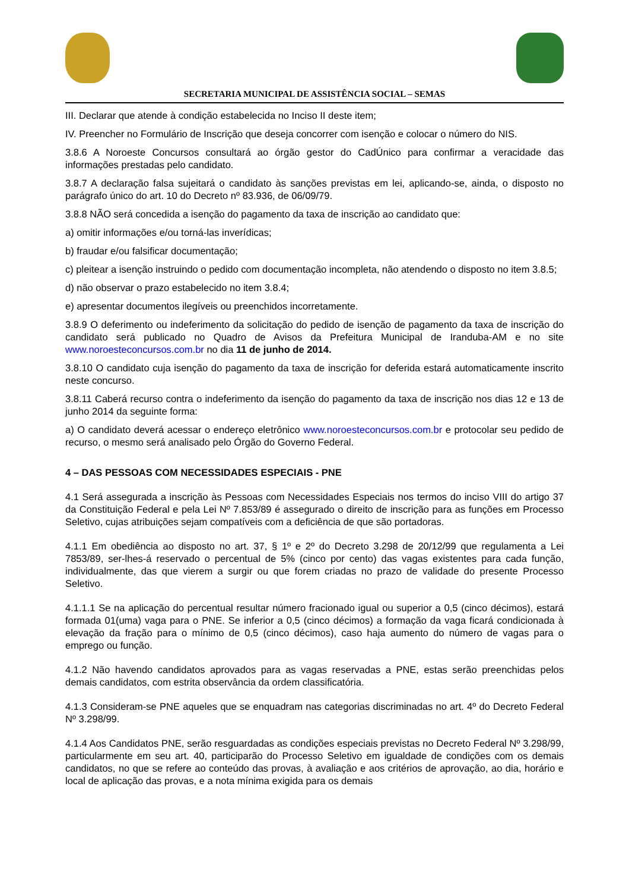SECRETARIA MUNICIPAL DE ASSISTÊNCIA SOCIAL – SEMAS
III. Declarar que atende à condição estabelecida no Inciso II deste item;
IV. Preencher no Formulário de Inscrição que deseja concorrer com isenção e colocar o número do NIS.
3.8.6 A Noroeste Concursos consultará ao órgão gestor do CadÚnico para confirmar a veracidade das informações prestadas pelo candidato.
3.8.7 A declaração falsa sujeitará o candidato às sanções previstas em lei, aplicando-se, ainda, o disposto no parágrafo único do art. 10 do Decreto nº 83.936, de 06/09/79.
3.8.8 NÃO será concedida a isenção do pagamento da taxa de inscrição ao candidato que:
a) omitir informações e/ou torná-las inverídicas;
b) fraudar e/ou falsificar documentação;
c) pleitear a isenção instruindo o pedido com documentação incompleta, não atendendo o disposto no item 3.8.5;
d) não observar o prazo estabelecido no item 3.8.4;
e) apresentar documentos ilegíveis ou preenchidos incorretamente.
3.8.9 O deferimento ou indeferimento da solicitação do pedido de isenção de pagamento da taxa de inscrição do candidato será publicado no Quadro de Avisos da Prefeitura Municipal de Iranduba-AM e no site www.noroesteconcursos.com.br no dia 11 de junho de 2014.
3.8.10 O candidato cuja isenção do pagamento da taxa de inscrição for deferida estará automaticamente inscrito neste concurso.
3.8.11 Caberá recurso contra o indeferimento da isenção do pagamento da taxa de inscrição nos dias 12 e 13 de junho 2014 da seguinte forma:
a) O candidato deverá acessar o endereço eletrônico www.noroesteconcursos.com.br e protocolar seu pedido de recurso, o mesmo será analisado pelo Órgão do Governo Federal.
4 – DAS PESSOAS COM NECESSIDADES ESPECIAIS - PNE
4.1 Será assegurada a inscrição às Pessoas com Necessidades Especiais nos termos do inciso VIII do artigo 37 da Constituição Federal e pela Lei Nº 7.853/89 é assegurado o direito de inscrição para as funções em Processo Seletivo, cujas atribuições sejam compatíveis com a deficiência de que são portadoras.
4.1.1 Em obediência ao disposto no art. 37, § 1º e 2º do Decreto 3.298 de 20/12/99 que regulamenta a Lei 7853/89, ser-lhes-á reservado o percentual de 5% (cinco por cento) das vagas existentes para cada função, individualmente, das que vierem a surgir ou que forem criadas no prazo de validade do presente Processo Seletivo.
4.1.1.1 Se na aplicação do percentual resultar número fracionado igual ou superior a 0,5 (cinco décimos), estará formada 01(uma) vaga para o PNE. Se inferior a 0,5 (cinco décimos) a formação da vaga ficará condicionada à elevação da fração para o mínimo de 0,5 (cinco décimos), caso haja aumento do número de vagas para o emprego ou função.
4.1.2 Não havendo candidatos aprovados para as vagas reservadas a PNE, estas serão preenchidas pelos demais candidatos, com estrita observância da ordem classificatória.
4.1.3 Consideram-se PNE aqueles que se enquadram nas categorias discriminadas no art. 4º do Decreto Federal Nº 3.298/99.
4.1.4 Aos Candidatos PNE, serão resguardadas as condições especiais previstas no Decreto Federal Nº 3.298/99, particularmente em seu art. 40, participarão do Processo Seletivo em igualdade de condições com os demais candidatos, no que se refere ao conteúdo das provas, à avaliação e aos critérios de aprovação, ao dia, horário e local de aplicação das provas, e a nota mínima exigida para os demais